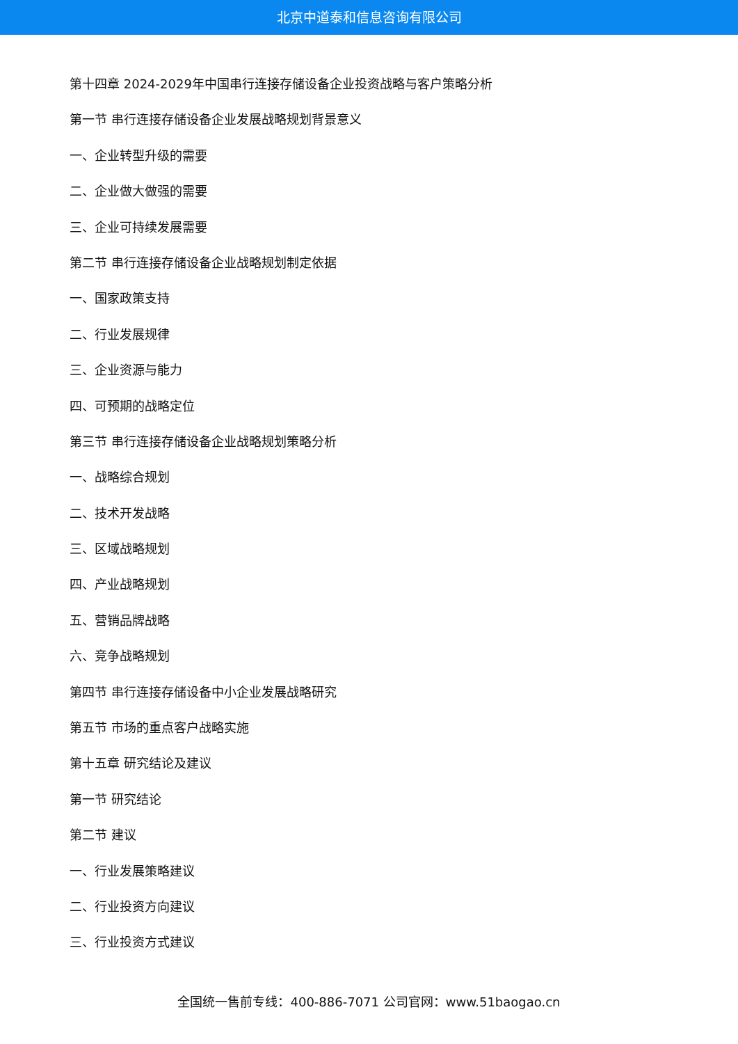北京中道泰和信息咨询有限公司
第十四章 2024-2029年中国串行连接存储设备企业投资战略与客户策略分析
第一节 串行连接存储设备企业发展战略规划背景意义
一、企业转型升级的需要
二、企业做大做强的需要
三、企业可持续发展需要
第二节 串行连接存储设备企业战略规划制定依据
一、国家政策支持
二、行业发展规律
三、企业资源与能力
四、可预期的战略定位
第三节 串行连接存储设备企业战略规划策略分析
一、战略综合规划
二、技术开发战略
三、区域战略规划
四、产业战略规划
五、营销品牌战略
六、竞争战略规划
第四节 串行连接存储设备中小企业发展战略研究
第五节 市场的重点客户战略实施
第十五章 研究结论及建议
第一节 研究结论
第二节 建议
一、行业发展策略建议
二、行业投资方向建议
三、行业投资方式建议
全国统一售前专线：400-886-7071 公司官网：www.51baogao.cn